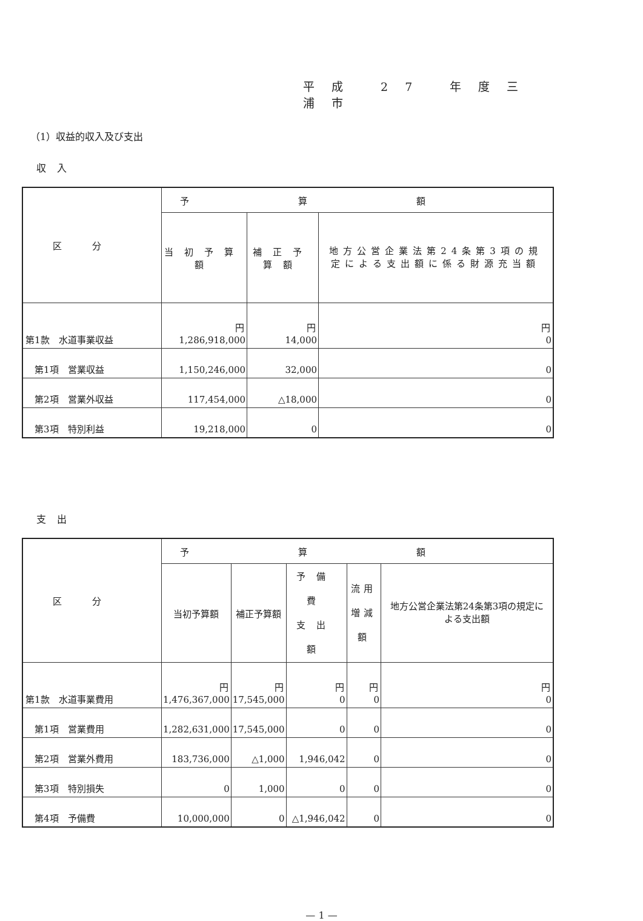平成 27 年度三浦市
（1）収益的収入及び支出
収入
| 区分 | 予算額 | | |
| --- | --- | --- | --- |
| | 当初予算額 | 補正予算額 | 地方公営企業法第24条第3項の規定による支出額に係る財源充当額 |
| 第1款 水道事業収益 | 円 1,286,918,000 | 円 14,000 | 円 0 |
| 第1項 営業収益 | 1,150,246,000 | 32,000 | 0 |
| 第2項 営業外収益 | 117,454,000 | △18,000 | 0 |
| 第3項 特別利益 | 19,218,000 | 0 | 0 |
支出
| 区分 | 予算額 | | | | |
| --- | --- | --- | --- | --- | --- |
| | 当初予算額 | 補正予算額 | 予備費 支出額 | 流用 増減額 | 地方公営企業法第24条第3項の規定による支出額 |
| 第1款 水道事業費用 | 円 1,476,367,000 | 円 17,545,000 | 円 0 | 円 0 | 円 0 |
| 第1項 営業費用 | 1,282,631,000 | 17,545,000 | 0 | 0 | 0 |
| 第2項 営業外費用 | 183,736,000 | △1,000 | 1,946,042 | 0 | 0 |
| 第3項 特別損失 | 0 | 1,000 | 0 | 0 | 0 |
| 第4項 予備費 | 10,000,000 | 0 | △1,946,042 | 0 | 0 |
— 1 —